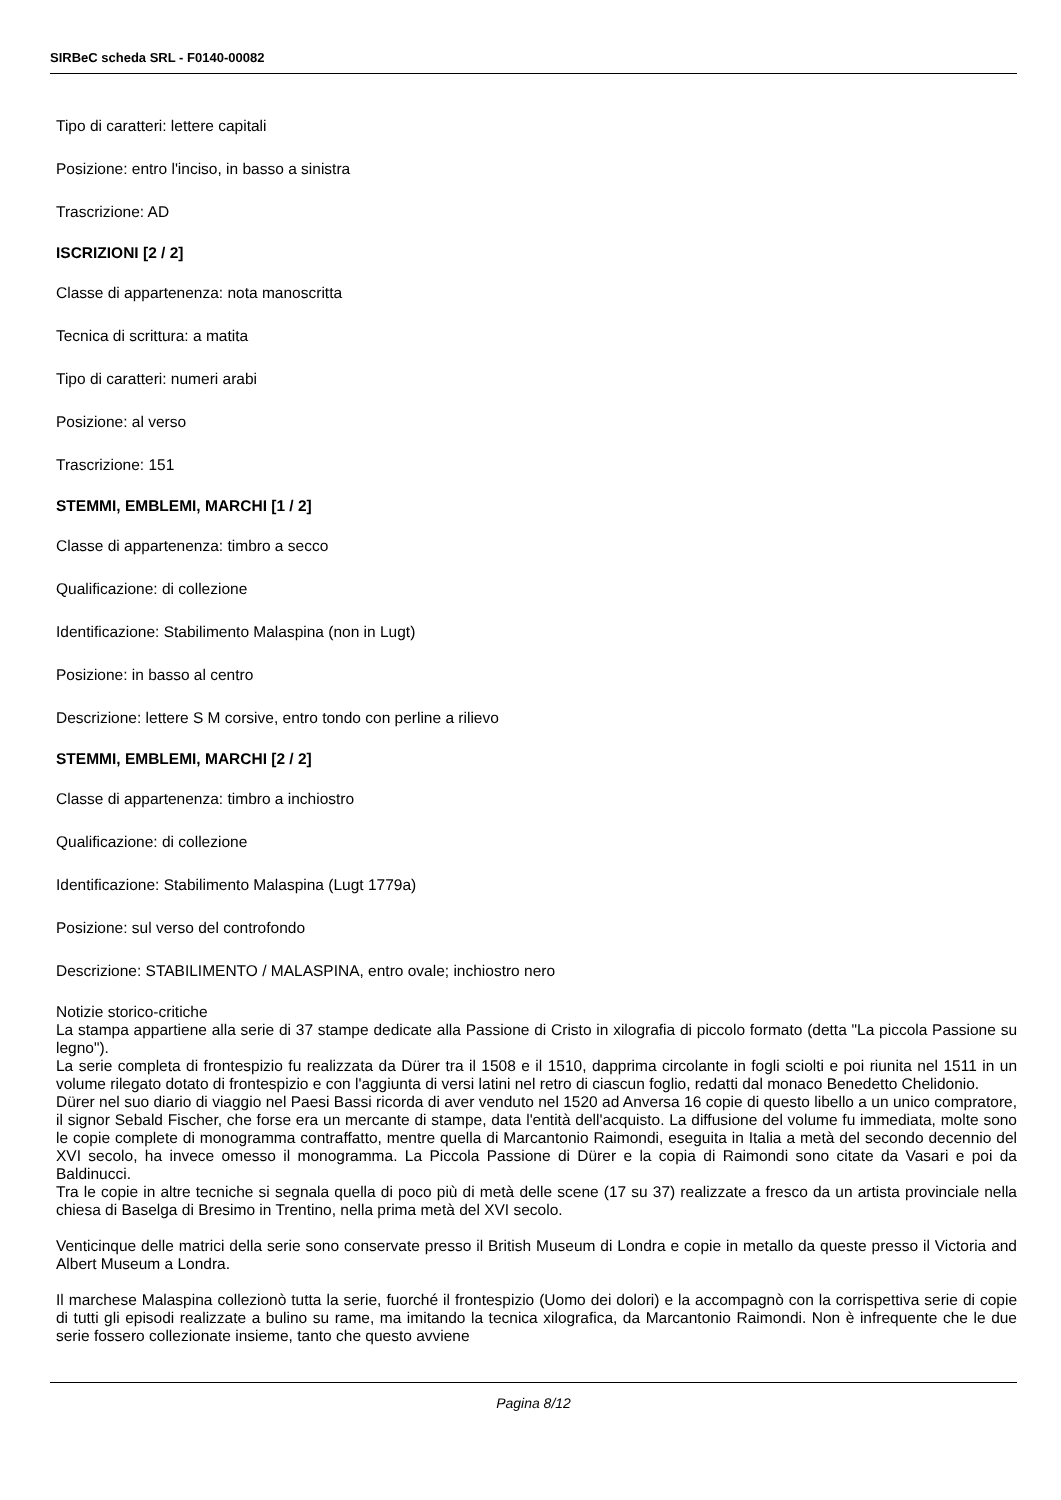SIRBeC scheda SRL - F0140-00082
Tipo di caratteri: lettere capitali
Posizione: entro l'inciso, in basso a sinistra
Trascrizione: AD
ISCRIZIONI [2 / 2]
Classe di appartenenza: nota manoscritta
Tecnica di scrittura: a matita
Tipo di caratteri: numeri arabi
Posizione: al verso
Trascrizione: 151
STEMMI, EMBLEMI, MARCHI [1 / 2]
Classe di appartenenza: timbro a secco
Qualificazione: di collezione
Identificazione: Stabilimento Malaspina (non in Lugt)
Posizione: in basso al centro
Descrizione: lettere S M corsive, entro tondo con perline a rilievo
STEMMI, EMBLEMI, MARCHI [2 / 2]
Classe di appartenenza: timbro a inchiostro
Qualificazione: di collezione
Identificazione: Stabilimento Malaspina (Lugt 1779a)
Posizione: sul verso del controfondo
Descrizione: STABILIMENTO / MALASPINA, entro ovale; inchiostro nero
Notizie storico-critiche
La stampa appartiene alla serie di 37 stampe dedicate alla Passione di Cristo in xilografia di piccolo formato (detta "La piccola Passione su legno").
La serie completa di frontespizio fu realizzata da Dürer tra il 1508 e il 1510, dapprima circolante in fogli sciolti e poi riunita nel 1511 in un volume rilegato dotato di frontespizio e con l'aggiunta di versi latini nel retro di ciascun foglio, redatti dal monaco Benedetto Chelidonio.
Dürer nel suo diario di viaggio nel Paesi Bassi ricorda di aver venduto nel 1520 ad Anversa 16 copie di questo libello a un unico compratore, il signor Sebald Fischer, che forse era un mercante di stampe, data l'entità dell'acquisto. La diffusione del volume fu immediata, molte sono le copie complete di monogramma contraffatto, mentre quella di Marcantonio Raimondi, eseguita in Italia a metà del secondo decennio del XVI secolo, ha invece omesso il monogramma. La Piccola Passione di Dürer e la copia di Raimondi sono citate da Vasari e poi da Baldinucci.
Tra le copie in altre tecniche si segnala quella di poco più di metà delle scene (17 su 37) realizzate a fresco da un artista provinciale nella chiesa di Baselga di Bresimo in Trentino, nella prima metà del XVI secolo.
Venticinque delle matrici della serie sono conservate presso il British Museum di Londra e copie in metallo da queste presso il Victoria and Albert Museum a Londra.
Il marchese Malaspina collezionò tutta la serie, fuorché il frontespizio (Uomo dei dolori) e la accompagnò con la corrispettiva serie di copie di tutti gli episodi realizzate a bulino su rame, ma imitando la tecnica xilografica, da Marcantonio Raimondi. Non è infrequente che le due serie fossero collezionate insieme, tanto che questo avviene
Pagina 8/12